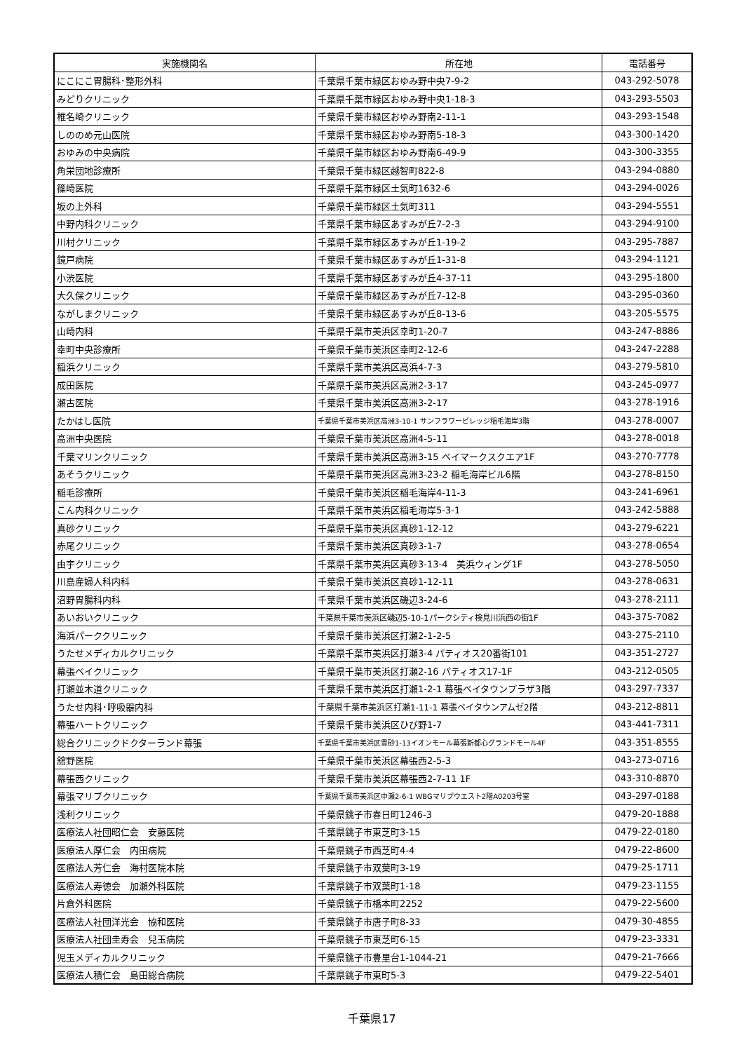| 実施機関名 | 所在地 | 電話番号 |
| --- | --- | --- |
| にこにこ胃腸科･整形外科 | 千葉県千葉市緑区おゆみ野中央7-9-2 | 043-292-5078 |
| みどりクリニック | 千葉県千葉市緑区おゆみ野中央1-18-3 | 043-293-5503 |
| 椎名崎クリニック | 千葉県千葉市緑区おゆみ野南2-11-1 | 043-293-1548 |
| しののめ元山医院 | 千葉県千葉市緑区おゆみ野南5-18-3 | 043-300-1420 |
| おゆみの中央病院 | 千葉県千葉市緑区おゆみ野南6-49-9 | 043-300-3355 |
| 角栄団地診療所 | 千葉県千葉市緑区越智町822-8 | 043-294-0880 |
| 篠崎医院 | 千葉県千葉市緑区土気町1632-6 | 043-294-0026 |
| 坂の上外科 | 千葉県千葉市緑区土気町311 | 043-294-5551 |
| 中野内科クリニック | 千葉県千葉市緑区あすみが丘7-2-3 | 043-294-9100 |
| 川村クリニック | 千葉県千葉市緑区あすみが丘1-19-2 | 043-295-7887 |
| 鏡戸病院 | 千葉県千葉市緑区あすみが丘1-31-8 | 043-294-1121 |
| 小渋医院 | 千葉県千葉市緑区あすみが丘4-37-11 | 043-295-1800 |
| 大久保クリニック | 千葉県千葉市緑区あすみが丘7-12-8 | 043-295-0360 |
| ながしまクリニック | 千葉県千葉市緑区あすみが丘8-13-6 | 043-205-5575 |
| 山崎内科 | 千葉県千葉市美浜区幸町1-20-7 | 043-247-8886 |
| 幸町中央診療所 | 千葉県千葉市美浜区幸町2-12-6 | 043-247-2288 |
| 稲浜クリニック | 千葉県千葉市美浜区高浜4-7-3 | 043-279-5810 |
| 成田医院 | 千葉県千葉市美浜区高洲2-3-17 | 043-245-0977 |
| 瀬古医院 | 千葉県千葉市美浜区高洲3-2-17 | 043-278-1916 |
| たかはし医院 | 千葉県千葉市美浜区高洲3-10-1 サンフラワービレッジ稲毛海岸3階 | 043-278-0007 |
| 高洲中央医院 | 千葉県千葉市美浜区高洲4-5-11 | 043-278-0018 |
| 千葉マリンクリニック | 千葉県千葉市美浜区高洲3-15 ベイマークスクエア1F | 043-270-7778 |
| あそうクリニック | 千葉県千葉市美浜区高洲3-23-2 稲毛海岸ビル6階 | 043-278-8150 |
| 稲毛診療所 | 千葉県千葉市美浜区稲毛海岸4-11-3 | 043-241-6961 |
| こん内科クリニック | 千葉県千葉市美浜区稲毛海岸5-3-1 | 043-242-5888 |
| 真砂クリニック | 千葉県千葉市美浜区真砂1-12-12 | 043-279-6221 |
| 赤尾クリニック | 千葉県千葉市美浜区真砂3-1-7 | 043-278-0654 |
| 由宇クリニック | 千葉県千葉市美浜区真砂3-13-4 美浜ウィング1F | 043-278-5050 |
| 川島産婦人科内科 | 千葉県千葉市美浜区真砂1-12-11 | 043-278-0631 |
| 沼野胃腸科内科 | 千葉県千葉市美浜区磯辺3-24-6 | 043-278-2111 |
| あいおいクリニック | 千葉県千葉市美浜区磯辺5-10-1パークシティ検見川浜西の街1F | 043-375-7082 |
| 海浜パーククリニック | 千葉県千葉市美浜区打瀬2-1-2-5 | 043-275-2110 |
| うたせメディカルクリニック | 千葉県千葉市美浜区打瀬3-4 パティオス20番街101 | 043-351-2727 |
| 幕張ベイクリニック | 千葉県千葉市美浜区打瀬2-16 パティオス17-1F | 043-212-0505 |
| 打瀬並木道クリニック | 千葉県千葉市美浜区打瀬1-2-1 幕張ベイタウンプラザ3階 | 043-297-7337 |
| うたせ内科･呼吸器内科 | 千葉県千葉市美浜区打瀬1-11-1 幕張ベイタウンアムゼ2階 | 043-212-8811 |
| 幕張ハートクリニック | 千葉県千葉市美浜区ひび野1-7 | 043-441-7311 |
| 総合クリニックドクターランド幕張 | 千葉県千葉市美浜区豊砂1-13イオンモール幕張新都心グランドモール4F | 043-351-8555 |
| 舘野医院 | 千葉県千葉市美浜区幕張西2-5-3 | 043-273-0716 |
| 幕張西クリニック | 千葉県千葉市美浜区幕張西2-7-11 1F | 043-310-8870 |
| 幕張マリブクリニック | 千葉県千葉市美浜区中瀬2-6-1 WBGマリブウエスト2階A0203号室 | 043-297-0188 |
| 浅利クリニック | 千葉県銚子市春日町1246-3 | 0479-20-1888 |
| 医療法人社団昭仁会 安藤医院 | 千葉県銚子市東芝町3-15 | 0479-22-0180 |
| 医療法人厚仁会 内田病院 | 千葉県銚子市西芝町4-4 | 0479-22-8600 |
| 医療法人芳仁会 海村医院本院 | 千葉県銚子市双葉町3-19 | 0479-25-1711 |
| 医療法人寿徳会 加瀬外科医院 | 千葉県銚子市双葉町1-18 | 0479-23-1155 |
| 片倉外科医院 | 千葉県銚子市橋本町2252 | 0479-22-5600 |
| 医療法人社団洋光会 協和医院 | 千葉県銚子市唐子町8-33 | 0479-30-4855 |
| 医療法人社団圭寿会 兒玉病院 | 千葉県銚子市東芝町6-15 | 0479-23-3331 |
| 児玉メディカルクリニック | 千葉県銚子市豊里台1-1044-21 | 0479-21-7666 |
| 医療法人積仁会 島田総合病院 | 千葉県銚子市東町5-3 | 0479-22-5401 |
千葉県17